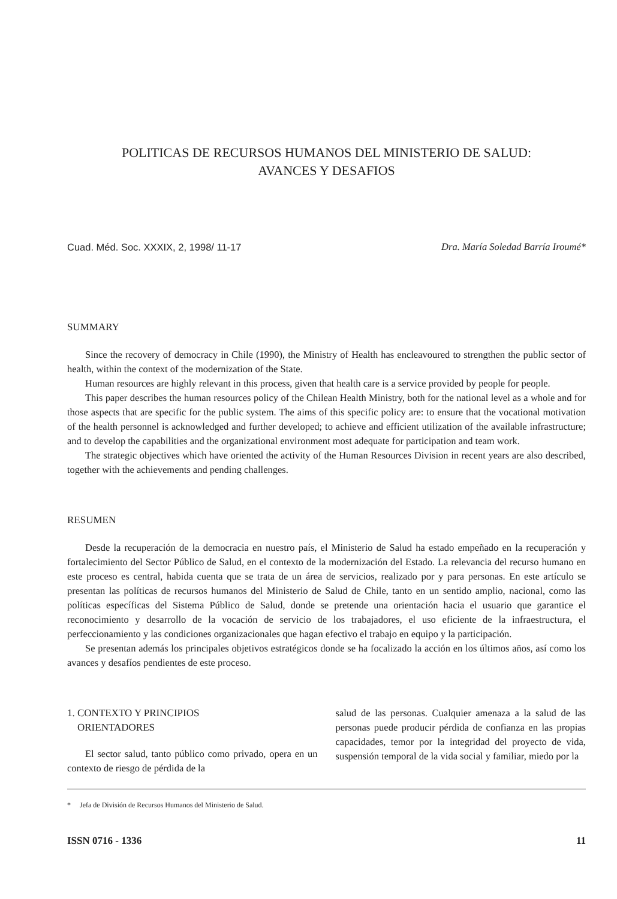POLITICAS DE RECURSOS HUMANOS DEL MINISTERIO DE SALUD:
AVANCES Y DESAFIOS
Cuad. Méd. Soc. XXXIX, 2, 1998/ 11-17 Dra. María Soledad Barría Iroumé*
SUMMARY
Since the recovery of democracy in Chile (1990), the Ministry of Health has encleavoured to strengthen the public sector of health, within the context of the modernization of the State.
Human resources are highly relevant in this process, given that health care is a service provided by people for people.
This paper describes the human resources policy of the Chilean Health Ministry, both for the national level as a whole and for those aspects that are specific for the public system. The aims of this specific policy are: to ensure that the vocational motivation of the health personnel is acknowledged and further developed; to achieve and efficient utilization of the available infrastructure; and to develop the capabilities and the organizational environment most adequate for participation and team work.
The strategic objectives which have oriented the activity of the Human Resources Division in recent years are also described, together with the achievements and pending challenges.
RESUMEN
Desde la recuperación de la democracia en nuestro país, el Ministerio de Salud ha estado empeñado en la recuperación y fortalecimiento del Sector Público de Salud, en el contexto de la modernización del Estado. La relevancia del recurso humano en este proceso es central, habida cuenta que se trata de un área de servicios, realizado por y para personas. En este artículo se presentan las políticas de recursos humanos del Ministerio de Salud de Chile, tanto en un sentido amplio, nacional, como las políticas específicas del Sistema Público de Salud, donde se pretende una orientación hacia el usuario que garantice el reconocimiento y desarrollo de la vocación de servicio de los trabajadores, el uso eficiente de la infraestructura, el perfeccionamiento y las condiciones organizacionales que hagan efectivo el trabajo en equipo y la participación.
Se presentan además los principales objetivos estratégicos donde se ha focalizado la acción en los últimos años, así como los avances y desafíos pendientes de este proceso.
1. CONTEXTO Y PRINCIPIOS
ORIENTADORES
El sector salud, tanto público como privado, opera en un contexto de riesgo de pérdida de la
salud de las personas. Cualquier amenaza a la salud de las personas puede producir pérdida de confianza en las propias capacidades, temor por la integridad del proyecto de vida, suspensión temporal de la vida social y familiar, miedo por la
* Jefa de División de Recursos Humanos del Ministerio de Salud.
ISSN 0716 - 1336 11